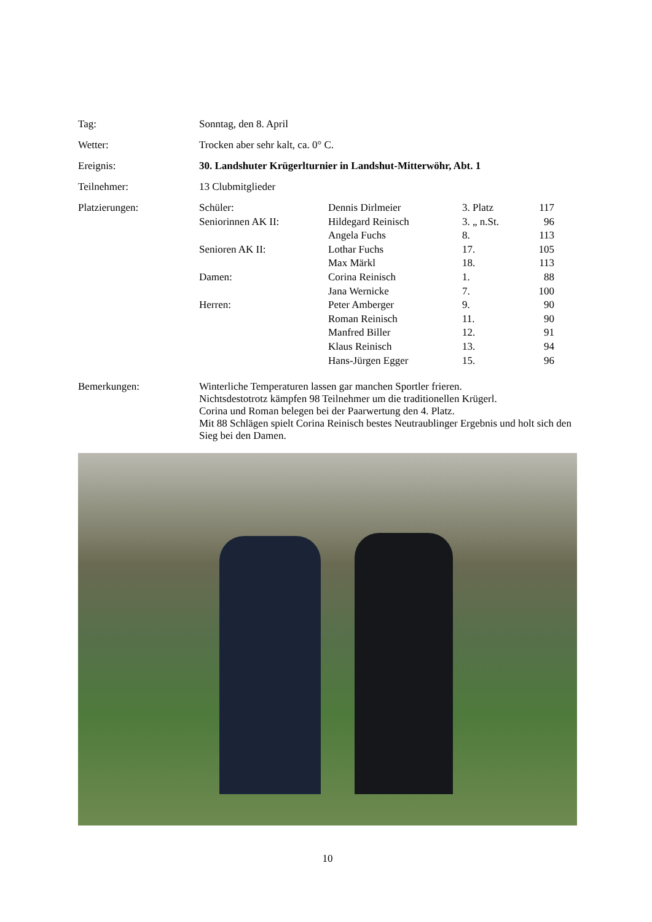Tag: Sonntag, den 8. April
Wetter: Trocken aber sehr kalt, ca. 0° C.
Ereignis: 30. Landshuter Krügerlturnier in Landshut-Mitterwöhr, Abt. 1
Teilnehmer: 13 Clubmitglieder
Platzierungen:
| Schüler: | Dennis Dirlmeier | 3. Platz | 117 |
| Seniorinnen AK II: | Hildegard Reinisch | 3. „ n.St. | 96 |
| | Angela Fuchs | 8. | 113 |
| Senioren AK II: | Lothar Fuchs | 17. | 105 |
| | Max Märkl | 18. | 113 |
| Damen: | Corina Reinisch | 1. | 88 |
| | Jana Wernicke | 7. | 100 |
| Herren: | Peter Amberger | 9. | 90 |
| | Roman Reinisch | 11. | 90 |
| | Manfred Biller | 12. | 91 |
| | Klaus Reinisch | 13. | 94 |
| | Hans-Jürgen Egger | 15. | 96 |
Bemerkungen: Winterliche Temperaturen lassen gar manchen Sportler frieren.
Nichtsdestotrotz kämpfen 98 Teilnehmer um die traditionellen Krügerl.
Corina und Roman belegen bei der Paarwertung den 4. Platz.
Mit 88 Schlägen spielt Corina Reinisch bestes Neutraublinger Ergebnis und holt sich den Sieg bei den Damen.
10